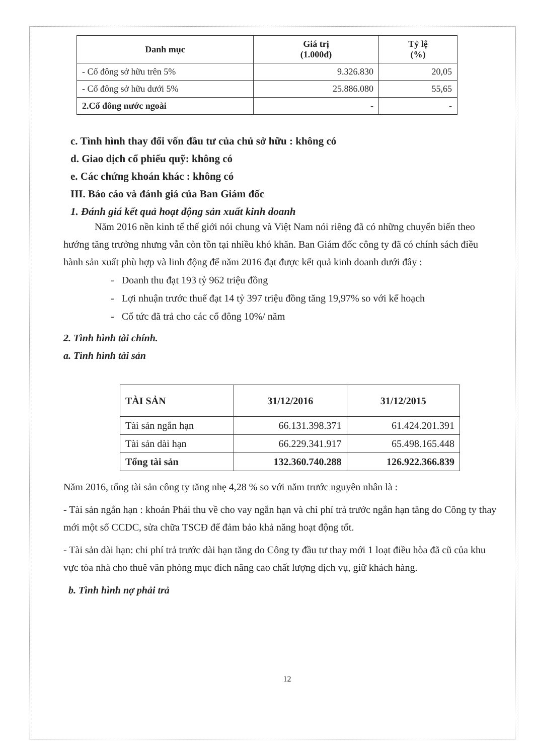| Danh mục | Giá trị (1.000đ) | Tỷ lệ (%) |
| --- | --- | --- |
| - Cổ đông sở hữu trên 5% | 9.326.830 | 20,05 |
| - Cổ đông sở hữu dưới 5% | 25.886.080 | 55,65 |
| 2.Cổ đông nước ngoài | - | - |
c. Tình hình thay đổi vốn đầu tư của chủ sở hữu : không có
d. Giao dịch cổ phiếu quỹ: không có
e. Các chứng khoán khác : không có
III. Báo cáo và đánh giá của Ban Giám đốc
1. Đánh giá kết quả hoạt động sản xuất kinh doanh
Năm 2016 nền kinh tế thế giới nói chung và Việt Nam nói riêng đã có những chuyển biến theo hướng tăng trưởng nhưng vẫn còn tồn tại nhiều khó khăn. Ban Giám đốc công ty đã có chính sách điều hành sản xuất phù hợp và linh động để năm 2016 đạt được kết quả kinh doanh dưới đây :
- Doanh thu đạt 193 tỷ 962 triệu đồng
- Lợi nhuận trước thuế đạt 14 tỷ 397 triệu đồng tăng 19,97% so với kế hoạch
- Cổ tức đã trả cho các cổ đông 10%/ năm
2. Tình hình tài chính.
a. Tình hình tài sản
| TÀI SẢN | 31/12/2016 | 31/12/2015 |
| --- | --- | --- |
| Tài sản ngắn hạn | 66.131.398.371 | 61.424.201.391 |
| Tài sản dài hạn | 66.229.341.917 | 65.498.165.448 |
| Tổng tài sản | 132.360.740.288 | 126.922.366.839 |
Năm 2016, tổng tài sản công ty tăng nhẹ 4,28 % so với năm trước nguyên nhân là :
- Tài sản ngắn hạn : khoản Phải thu về cho vay ngắn hạn và chi phí trả trước ngắn hạn tăng do Công ty thay mới một số CCDC, sửa chữa TSCĐ để đảm bảo khả năng hoạt động tốt.
- Tài sản dài hạn: chi phí trả trước dài hạn tăng do Công ty đầu tư thay mới 1 loạt điều hòa đã cũ của khu vực tòa nhà cho thuê văn phòng mục đích nâng cao chất lượng dịch vụ, giữ khách hàng.
b. Tình hình nợ phải trả
12